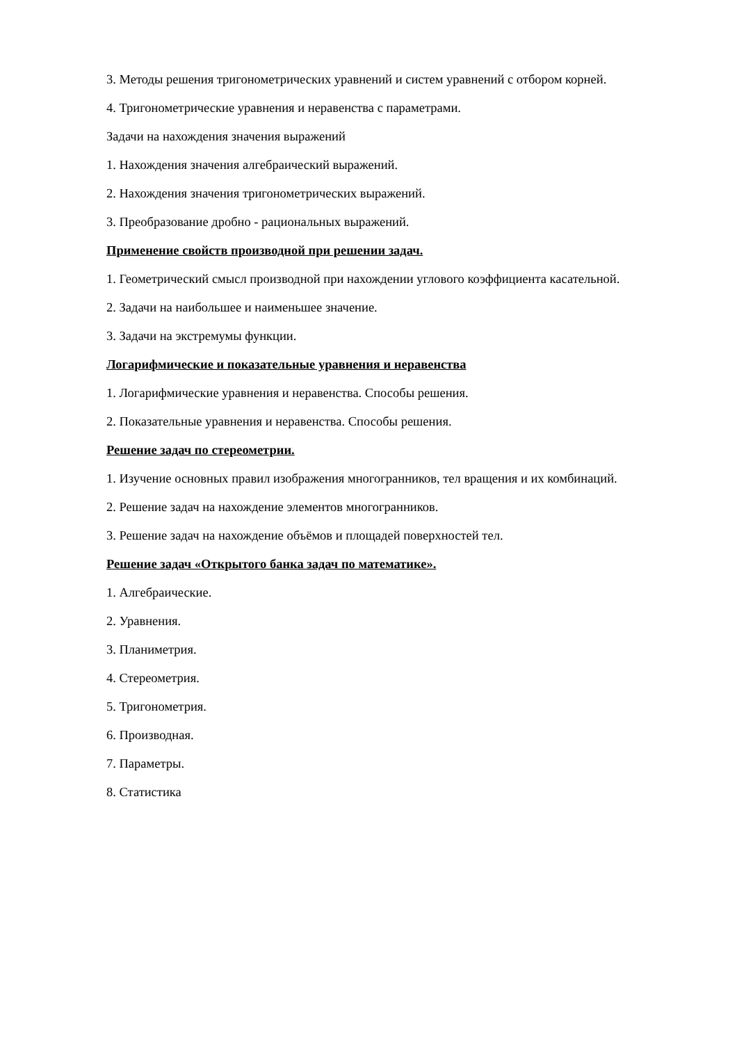3. Методы решения тригонометрических уравнений и систем уравнений с отбором корней.
4. Тригонометрические уравнения и неравенства с параметрами.
Задачи на нахождения значения выражений
1. Нахождения значения алгебраический выражений.
2. Нахождения значения тригонометрических выражений.
3. Преобразование дробно - рациональных выражений.
Применение свойств производной при решении задач.
1. Геометрический смысл производной при нахождении углового коэффициента касательной.
2. Задачи на наибольшее и наименьшее значение.
3. Задачи на экстремумы функции.
Логарифмические и показательные уравнения и неравенства
1. Логарифмические уравнения и неравенства. Способы решения.
2. Показательные уравнения и неравенства. Способы решения.
Решение задач по стереометрии.
1. Изучение основных правил изображения многогранников, тел вращения и их комбинаций.
2. Решение задач на нахождение элементов многогранников.
3. Решение задач на нахождение объёмов и площадей поверхностей тел.
Решение задач «Открытого банка задач по математике».
1. Алгебраические.
2. Уравнения.
3. Планиметрия.
4. Стереометрия.
5. Тригонометрия.
6. Производная.
7. Параметры.
8. Статистика